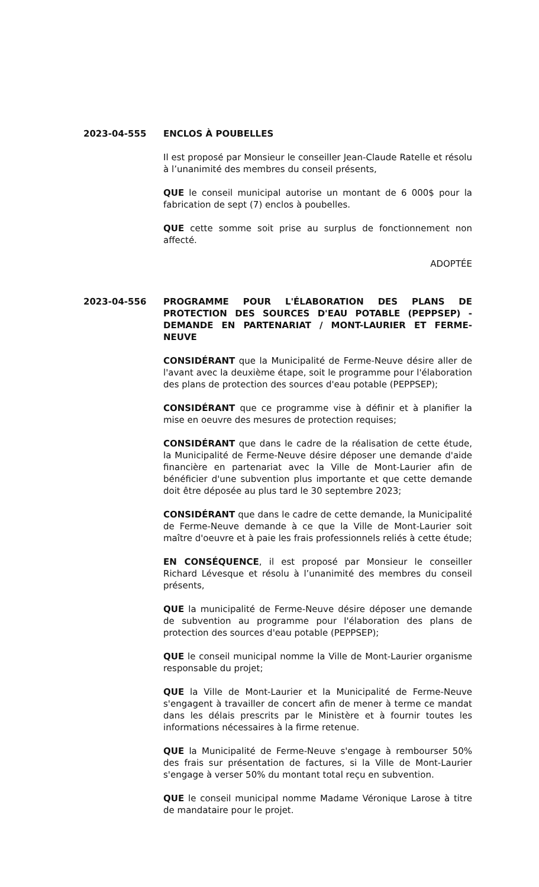2023-04-555
ENCLOS À POUBELLES
Il est proposé par Monsieur le conseiller Jean-Claude Ratelle et résolu à l’unanimité des membres du conseil présents,
QUE le conseil municipal autorise un montant de 6 000$ pour la fabrication de sept (7) enclos à poubelles.
QUE cette somme soit prise au surplus de fonctionnement non affecté.
ADOPTÉE
2023-04-556
PROGRAMME POUR L'ÉLABORATION DES PLANS DE PROTECTION DES SOURCES D'EAU POTABLE (PEPPSEP) - DEMANDE EN PARTENARIAT / MONT-LAURIER ET FERME-NEUVE
CONSIDÉRANT que la Municipalité de Ferme-Neuve désire aller de l'avant avec la deuxième étape, soit le programme pour l'élaboration des plans de protection des sources d'eau potable (PEPPSEP);
CONSIDÉRANT que ce programme vise à définir et à planifier la mise en oeuvre des mesures de protection requises;
CONSIDÉRANT que dans le cadre de la réalisation de cette étude, la Municipalité de Ferme-Neuve désire déposer une demande d'aide financière en partenariat avec la Ville de Mont-Laurier afin de bénéficier d'une subvention plus importante et que cette demande doit être déposée au plus tard le 30 septembre 2023;
CONSIDÉRANT que dans le cadre de cette demande, la Municipalité de Ferme-Neuve demande à ce que la Ville de Mont-Laurier soit maître d'oeuvre et à paie les frais professionnels reliés à cette étude;
EN CONSÉQUENCE, il est proposé par Monsieur le conseiller Richard Lévesque et résolu à l’unanimité des membres du conseil présents,
QUE la municipalité de Ferme-Neuve désire déposer une demande de subvention au programme pour l'élaboration des plans de protection des sources d'eau potable (PEPPSEP);
QUE le conseil municipal nomme la Ville de Mont-Laurier organisme responsable du projet;
QUE la Ville de Mont-Laurier et la Municipalité de Ferme-Neuve s'engagent à travailler de concert afin de mener à terme ce mandat dans les délais prescrits par le Ministère et à fournir toutes les informations nécessaires à la firme retenue.
QUE la Municipalité de Ferme-Neuve s'engage à rembourser 50% des frais sur présentation de factures, si la Ville de Mont-Laurier s'engage à verser 50% du montant total reçu en subvention.
QUE le conseil municipal nomme Madame Véronique Larose à titre de mandataire pour le projet.